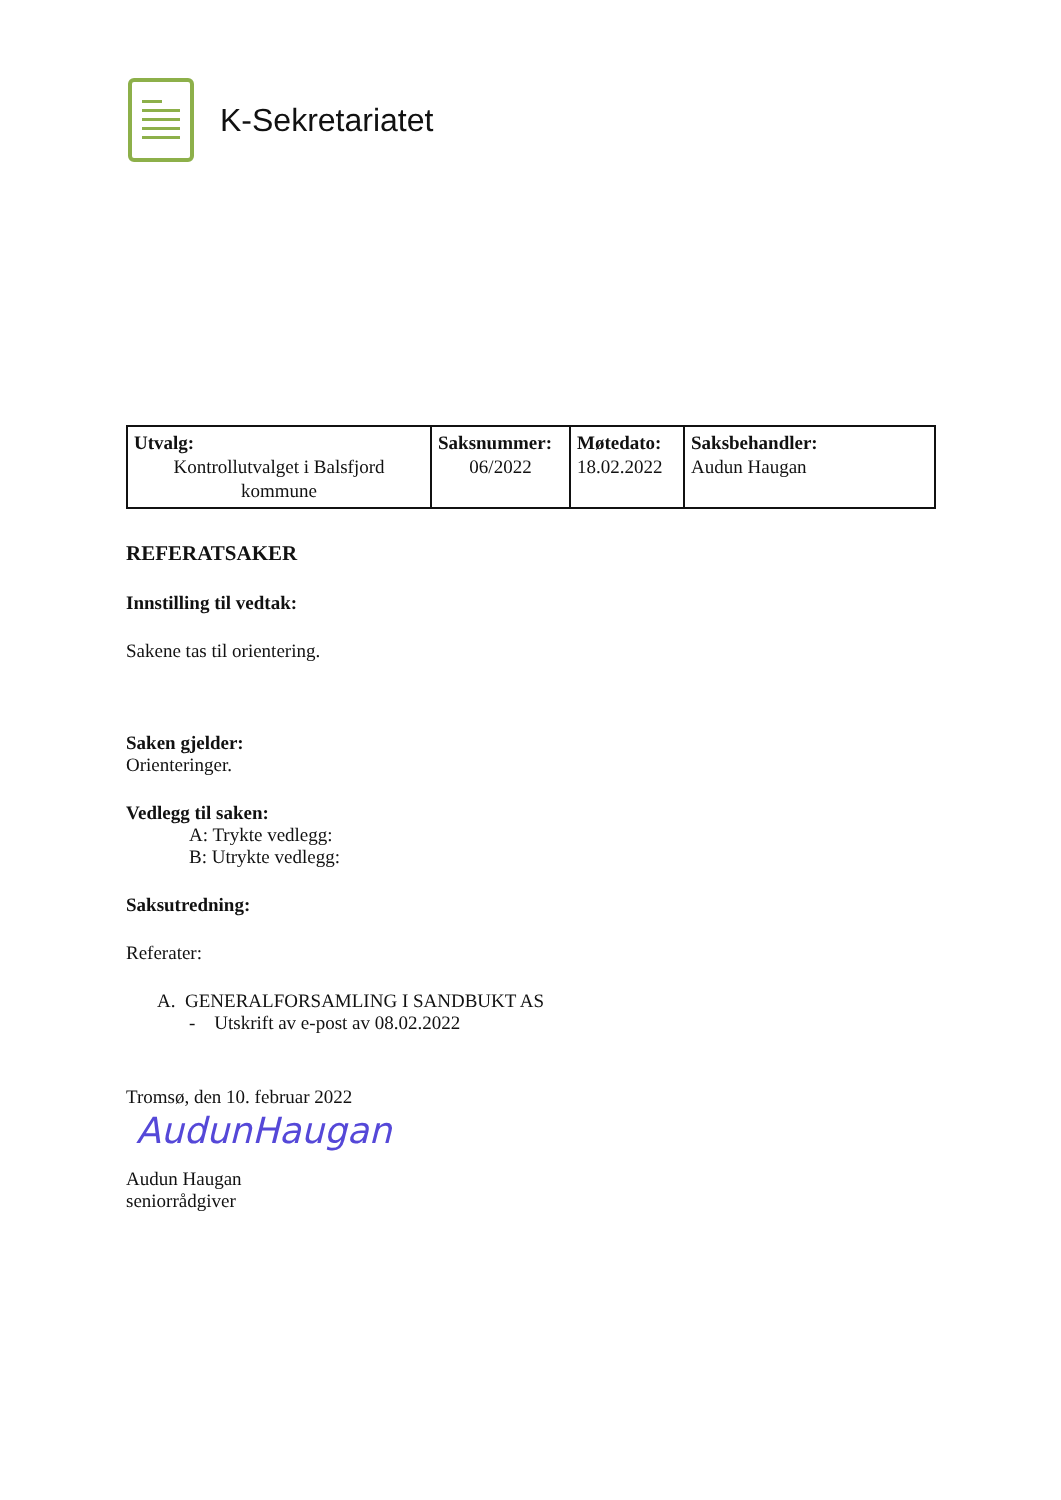K-Sekretariatet
| Utvalg: Kontrollutvalget i Balsfjord kommune | Saksnummer: 06/2022 | Møtedato: 18.02.2022 | Saksbehandler: Audun Haugan |
REFERATSAKER
Innstilling til vedtak:
Sakene tas til orientering.
Saken gjelder:
Orienteringer.
Vedlegg til saken:
A: Trykte vedlegg:
B: Utrykte vedlegg:
Saksutredning:
Referater:
A. GENERALFORSAMLING I SANDBUKT AS
- Utskrift av e-post av 08.02.2022
Tromsø, den 10. februar 2022
AudunHaugan
Audun Haugan
seniorrådgiver